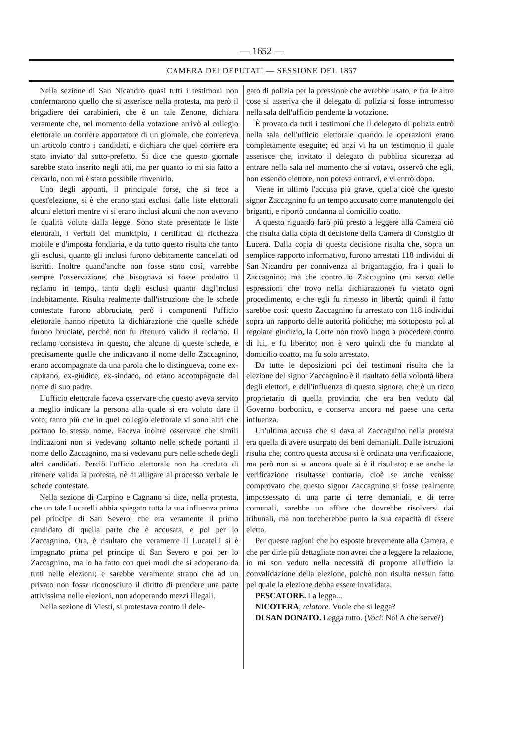— 1652 —
CAMERA DEI DEPUTATI — SESSIONE DEL 1867
Nella sezione di San Nicandro quasi tutti i testimoni non confermarono quello che si asserisce nella protesta, ma però il brigadiere dei carabinieri, che è un tale Zenone, dichiara veramente che, nel momento della votazione arrivò al collegio elettorale un corriere apportatore di un giornale, che conteneva un articolo contro i candidati, e dichiara che quel corriere era stato inviato dal sotto-prefetto. Si dice che questo giornale sarebbe stato inserito negli atti, ma per quanto io mi sia fatto a cercarlo, non mi è stato possibile rinvenirlo.
Uno degli appunti, il principale forse, che si fece a quest'elezione, si è che erano stati esclusi dalle liste elettorali alcuni elettori mentre vi si erano inclusi alcuni che non avevano le qualità volute dalla legge. Sono state presentate le liste elettorali, i verbali del municipio, i certificati di ricchezza mobile e d'imposta fondiaria, e da tutto questo risulta che tanto gli esclusi, quanto gli inclusi furono debitamente cancellati od iscritti. Inoltre quand'anche non fosse stato così, varrebbe sempre l'osservazione, che bisognava si fosse prodotto il reclamo in tempo, tanto dagli esclusi quanto dagl'inclusi indebitamente. Risulta realmente dall'istruzione che le schede contestate furono abbruciate, però i componenti l'ufficio elettorale hanno ripetuto la dichiarazione che quelle schede furono bruciate, perchè non fu ritenuto valido il reclamo. Il reclamo consisteva in questo, che alcune di queste schede, e precisamente quelle che indicavano il nome dello Zaccagnino, erano accompagnate da una parola che lo distingueva, come ex-capitano, ex-giudice, ex-sindaco, od erano accompagnate dal nome di suo padre.
L'ufficio elettorale faceva osservare che questo aveva servito a meglio indicare la persona alla quale si era voluto dare il voto; tanto più che in quel collegio elettorale vi sono altri che portano lo stesso nome. Faceva inoltre osservare che simili indicazioni non si vedevano soltanto nelle schede portanti il nome dello Zaccagnino, ma si vedevano pure nelle schede degli altri candidati. Perciò l'ufficio elettorale non ha creduto di ritenere valida la protesta, nè di alligare al processo verbale le schede contestate.
Nella sezione di Carpino e Cagnano si dice, nella protesta, che un tale Lucatelli abbia spiegato tutta la sua influenza prima pel principe di San Severo, che era veramente il primo candidato di quella parte che è accusata, e poi per lo Zaccagnino. Ora, è risultato che veramente il Lucatelli si è impegnato prima pel principe di San Severo e poi per lo Zaccagnino, ma lo ha fatto con quei modi che si adoperano da tutti nelle elezioni; e sarebbe veramente strano che ad un privato non fosse riconosciuto il diritto di prendere una parte attivissima nelle elezioni, non adoperando mezzi illegali.
Nella sezione di Viesti, si protestava contro il dele-
gato di polizia per la pressione che avrebbe usato, e fra le altre cose si asseriva che il delegato di polizia si fosse intromesso nella sala dell'ufficio pendente la votazione.
È provato da tutti i testimoni che il delegato di polizia entrò nella sala dell'ufficio elettorale quando le operazioni erano completamente eseguite; ed anzi vi ha un testimonio il quale asserisce che, invitato il delegato di pubblica sicurezza ad entrare nella sala nel momento che si votava, osservò che egli, non essendo elettore, non poteva entrarvi, e vi entrò dopo.
Viene in ultimo l'accusa più grave, quella cioè che questo signor Zaccagnino fu un tempo accusato come manutengolo dei briganti, e riportò condanna al domicilio coatto.
A questo riguardo farò più presto a leggere alla Camera ciò che risulta dalla copia di decisione della Camera di Consiglio di Lucera. Dalla copia di questa decisione risulta che, sopra un semplice rapporto informativo, furono arrestati 118 individui di San Nicandro per connivenza al brigantaggio, fra i quali lo Zaccagnino; ma che contro lo Zaccagnino (mi servo delle espressioni che trovo nella dichiarazione) fu vietato ogni procedimento, e che egli fu rimesso in libertà; quindi il fatto sarebbe così: questo Zaccagnino fu arrestato con 118 individui sopra un rapporto delle autorità politiche; ma sottoposto poi al regolare giudizio, la Corte non trovò luogo a procedere contro di lui, e fu liberato; non è vero quindi che fu mandato al domicilio coatto, ma fu solo arrestato.
Da tutte le deposizioni poi dei testimoni risulta che la elezione del signor Zaccagnino è il risultato della volontà libera degli elettori, e dell'influenza di questo signore, che è un ricco proprietario di quella provincia, che era ben veduto dal Governo borbonico, e conserva ancora nel paese una certa influenza.
Un'ultima accusa che si dava al Zaccagnino nella protesta era quella di avere usurpato dei beni demaniali. Dalle istruzioni risulta che, contro questa accusa si è ordinata una verificazione, ma però non si sa ancora quale si è il risultato; e se anche la verificazione risultasse contraria, cioè se anche venisse comprovato che questo signor Zaccagnino si fosse realmente impossessato di una parte di terre demaniali, e di terre comunali, sarebbe un affare che dovrebbe risolversi dai tribunali, ma non toccherebbe punto la sua capacità di essere eletto.
Per queste ragioni che ho esposte brevemente alla Camera, e che per dirle più dettagliate non avrei che a leggere la relazione, io mi son veduto nella necessità di proporre all'ufficio la convalidazione della elezione, poichè non risulta nessun fatto pel quale la elezione debba essere invalidata.
PESCATORE. La legga...
NICOTERA, relatore. Vuole che si legga?
DI SAN DONATO. Legga tutto. (Voci: No! A che serve?)